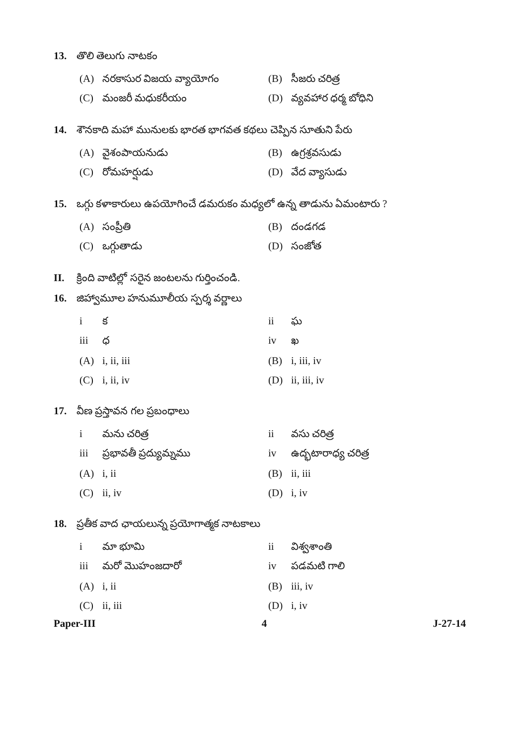13. తొలి తెలుగు నాటకం
(A) నరకాసుర విజయ వ్యాయోగం (B) సీజరు చరిత్ర
(C) మంజరీ మధుకరీయం (D) వ్యవహార ధర్మ బోధిని
14. శౌనకాది మహా మునులకు భారత భాగవత కథలు చెప్పిన సూతుని పేరు
(A) వైశంపాయనుడు (B) ఉగ్రశ్రవసుడు
(C) రోమహర్షుడు (D) వేద వ్యాసుడు
15. ఒగ్గు కళాకారులు ఉపయోగించే డమరుకం మధ్యలో ఉన్న తాడును ఏమంటారు ?
(A) సంప్రీతి (B) దండగడ
(C) ఒగ్గుతాడు (D) సంజోత
II. క్రింది వాటిల్లో సరైన జంటలను గుర్తించండి.
16. జిహ్వామూల హనుమూలీయ స్పర్శ వర్ణాలు
i క ii ఘ
iii ధ iv ఖ
(A) i, ii, iii (B) i, iii, iv
(C) i, ii, iv (D) ii, iii, iv
17. వీణ ప్రస్తావన గల ప్రబంధాలు
i మను చరిత్ర ii వసు చరిత్ర
iii ప్రభావతీ ప్రద్యుమ్నము iv ఉద్భటారాధ్య చరిత్ర
(A) i, ii (B) ii, iii
(C) ii, iv (D) i, iv
18. ప్రతీక వాద ఛాయలున్న ప్రయోగాత్మక నాటకాలు
i మా భూమి ii విశ్వశాంతి
iii మరో మొహంజదారో iv పడమటి గాలి
(A) i, ii (B) iii, iv
(C) ii, iii (D) i, iv
Paper-III 4 J-27-14